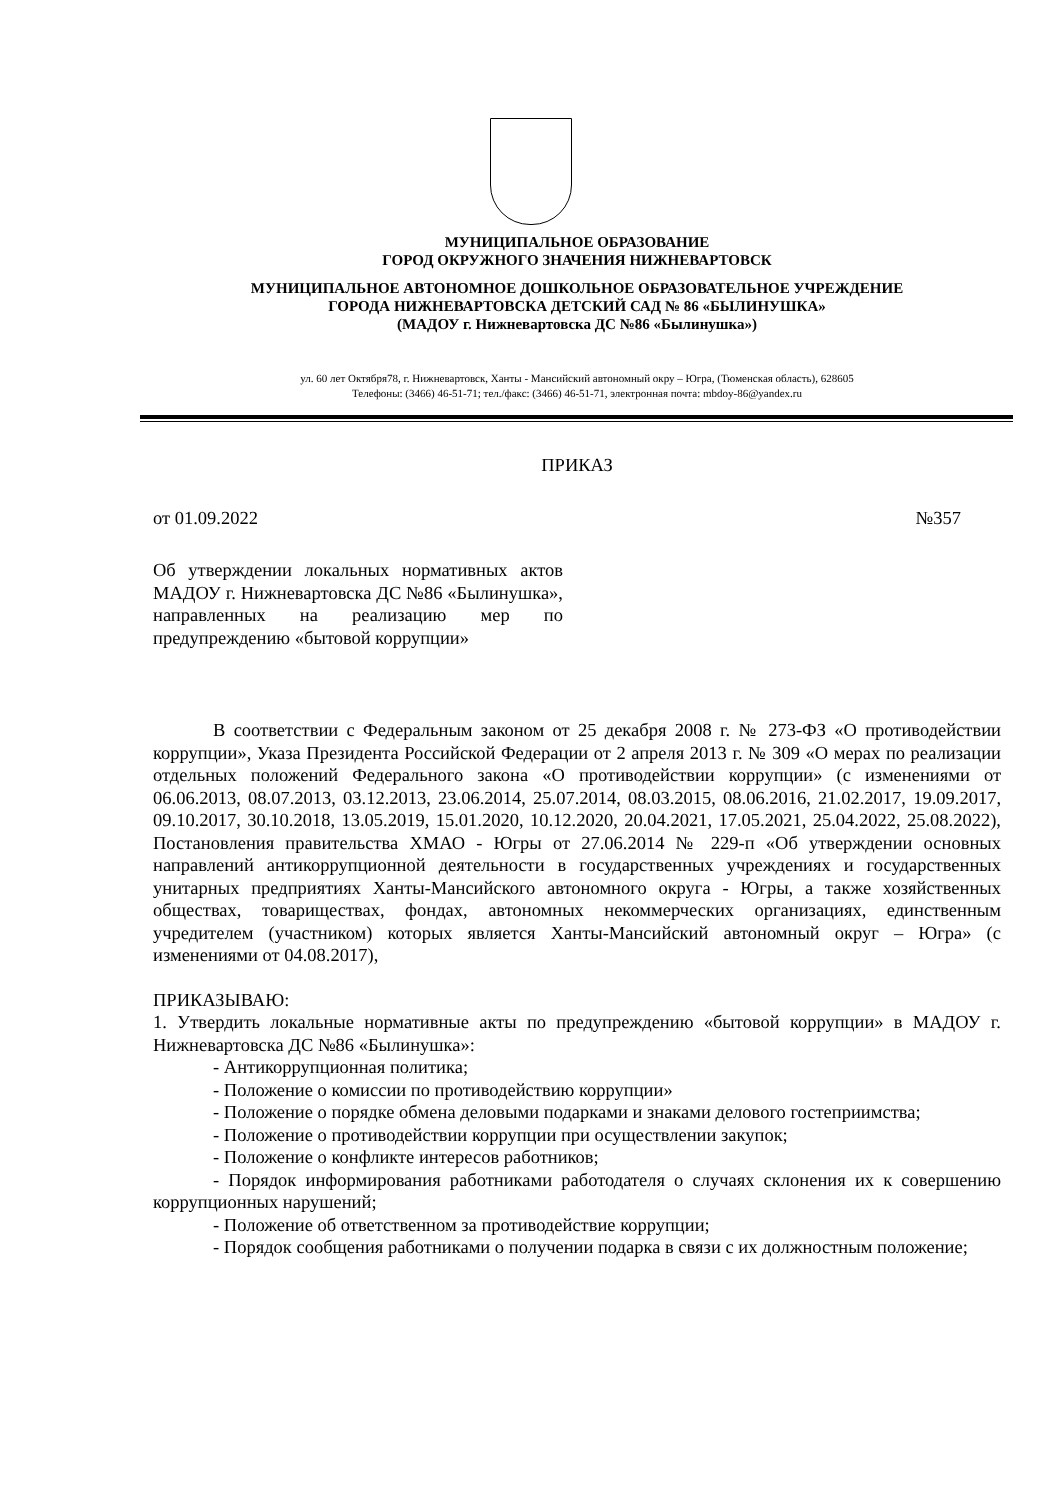МУНИЦИПАЛЬНОЕ ОБРАЗОВАНИЕ
ГОРОД ОКРУЖНОГО ЗНАЧЕНИЯ НИЖНЕВАРТОВСК
МУНИЦИПАЛЬНОЕ АВТОНОМНОЕ ДОШКОЛЬНОЕ ОБРАЗОВАТЕЛЬНОЕ УЧРЕЖДЕНИЕ
ГОРОДА НИЖНЕВАРТОВСКА ДЕТСКИЙ САД № 86 «БЫЛИНУШКА»
(МАДОУ г. Нижневартовска ДС №86 «Былинушка»)
ул. 60 лет Октября78, г. Нижневартовск, Ханты - Мансийский автономный окру – Югра, (Тюменская область), 628605
Телефоны: (3466) 46-51-71; тел./факс: (3466) 46-51-71, электронная почта: mbdoy-86@yandex.ru
ПРИКАЗ
от 01.09.2022 №357
Об утверждении локальных нормативных актов МАДОУ г. Нижневартовска ДС №86 «Былинушка», направленных на реализацию мер по предупреждению «бытовой коррупции»
В соответствии с Федеральным законом от 25 декабря 2008 г. № 273-ФЗ «О противодействии коррупции», Указа Президента Российской Федерации от 2 апреля 2013 г. № 309 «О мерах по реализации отдельных положений Федерального закона «О противодействии коррупции» (с изменениями от 06.06.2013, 08.07.2013, 03.12.2013, 23.06.2014, 25.07.2014, 08.03.2015, 08.06.2016, 21.02.2017, 19.09.2017, 09.10.2017, 30.10.2018, 13.05.2019, 15.01.2020, 10.12.2020, 20.04.2021, 17.05.2021, 25.04.2022, 25.08.2022), Постановления правительства ХМАО - Югры от 27.06.2014 № 229-п «Об утверждении основных направлений антикоррупционной деятельности в государственных учреждениях и государственных унитарных предприятиях Ханты-Мансийского автономного округа - Югры, а также хозяйственных обществах, товариществах, фондах, автономных некоммерческих организациях, единственным учредителем (участником) которых является Ханты-Мансийский автономный округ – Югра» (с изменениями от 04.08.2017),
ПРИКАЗЫВАЮ:
1. Утвердить локальные нормативные акты по предупреждению «бытовой коррупции» в МАДОУ г. Нижневартовска ДС №86 «Былинушка»:
- Антикоррупционная политика;
- Положение о комиссии по противодействию коррупции»
- Положение о порядке обмена деловыми подарками и знаками делового гостеприимства;
- Положение о противодействии коррупции при осуществлении закупок;
- Положение о конфликте интересов работников;
- Порядок информирования работниками работодателя о случаях склонения их к совершению коррупционных нарушений;
- Положение об ответственном за противодействие коррупции;
- Порядок сообщения работниками о получении подарка в связи с их должностным положение;